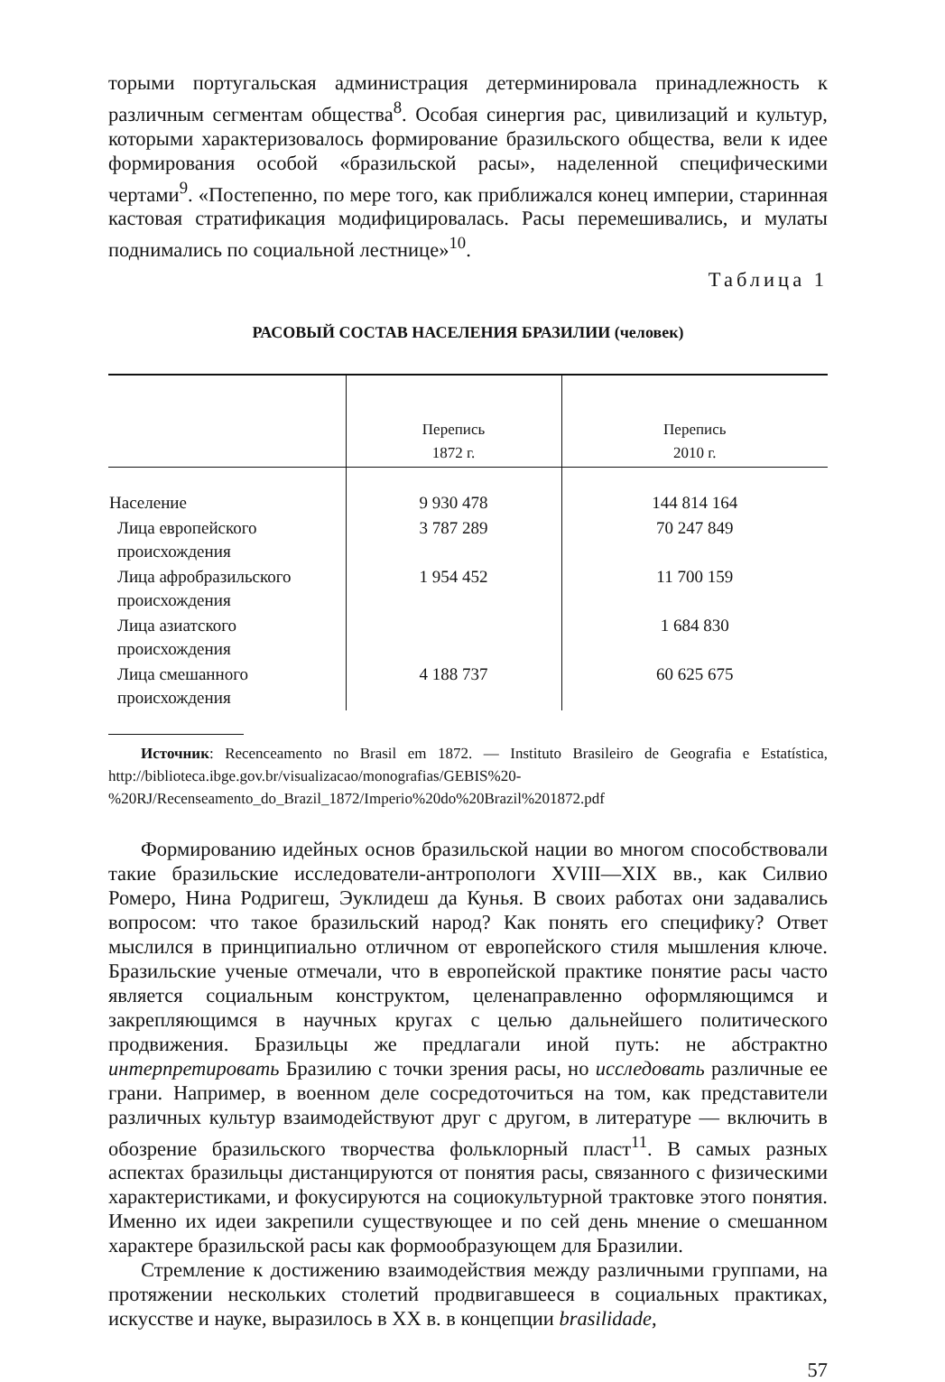торыми португальская администрация детерминировала принадлежность к различным сегментам общества<sup>8</sup>. Особая синергия рас, цивилизаций и культур, которыми характеризовалось формирование бразильского общества, вели к идее формирования особой «бразильской расы», наделенной специфическими чертами<sup>9</sup>. «Постепенно, по мере того, как приближался конец империи, старинная кастовая стратификация модифицировалась. Расы перемешивались, и мулаты поднимались по социальной лестнице»<sup>10</sup>.
Таблица 1
РАСОВЫЙ СОСТАВ НАСЕЛЕНИЯ БРАЗИЛИИ (человек)
| | Перепись 1872 г. | Перепись 2010 г. |
| --- | --- | --- |
| Население | 9 930 478 | 144 814 164 |
| Лица европейского происхождения | 3 787 289 | 70 247 849 |
| Лица афробразильского происхождения | 1 954 452 | 11 700 159 |
| Лица азиатского происхождения | | 1 684 830 |
| Лица смешанного происхождения | 4 188 737 | 60 625 675 |
Источник: Recenceamento no Brasil em 1872. — Instituto Brasileiro de Geografia e Estatística, http://biblioteca.ibge.gov.br/visualizacao/monografias/GEBIS%20-%20RJ/Recenseamento_do_Brazil_1872/Imperio%20do%20Brazil%201872.pdf
Формированию идейных основ бразильской нации во многом способствовали такие бразильские исследователи-антропологи XVIII—XIX вв., как Силвио Ромеро, Нина Родригеш, Эуклидеш да Кунья. В своих работах они задавались вопросом: что такое бразильский народ? Как понять его специфику? Ответ мыслился в принципиально отличном от европейского стиля мышления ключе. Бразильские ученые отмечали, что в европейской практике понятие расы часто является социальным конструктом, целенаправленно оформляющимся и закрепляющимся в научных кругах с целью дальнейшего политического продвижения. Бразильцы же предлагали иной путь: не абстрактно интерпретировать Бразилию с точки зрения расы, но исследовать различные ее грани. Например, в военном деле сосредоточиться на том, как представители различных культур взаимодействуют друг с другом, в литературе — включить в обозрение бразильского творчества фольклорный пласт<sup>11</sup>. В самых разных аспектах бразильцы дистанцируются от понятия расы, связанного с физическими характеристиками, и фокусируются на социокультурной трактовке этого понятия. Именно их идеи закрепили существующее и по сей день мнение о смешанном характере бразильской расы как формообразующем для Бразилии.
Стремление к достижению взаимодействия между различными группами, на протяжении нескольких столетий продвигавшееся в социальных практиках, искусстве и науке, выразилось в XX в. в концепции brasilidade,
57